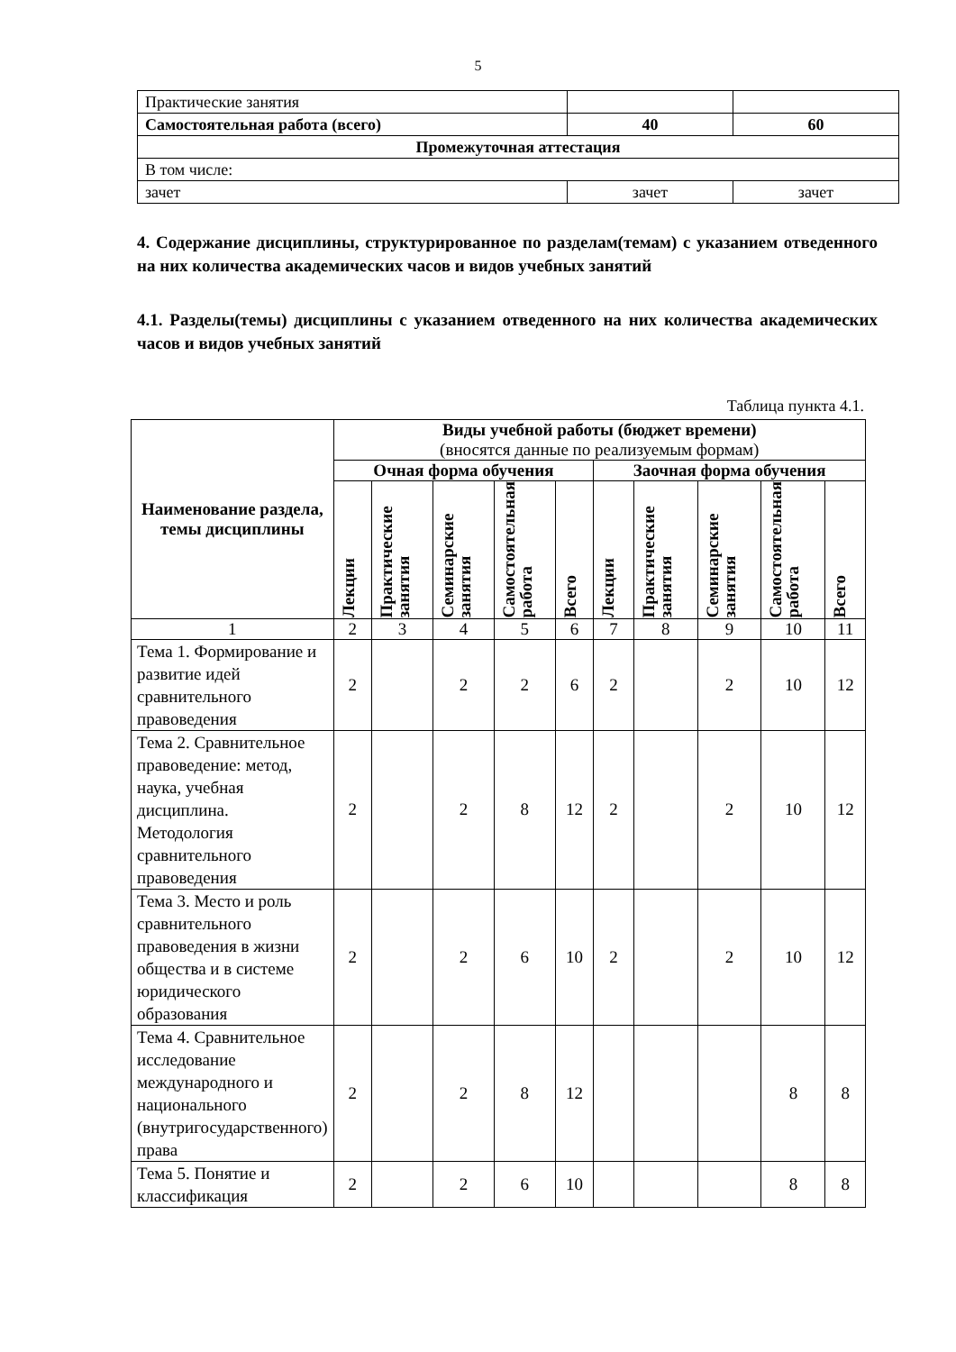5
| Практические занятия | | |
| Самостоятельная работа (всего) | 40 | 60 |
| Промежуточная аттестация | | |
| В том числе: | | |
| зачет | зачет | зачет |
4. Содержание дисциплины, структурированное по разделам(темам) с указанием отведенного на них количества академических часов и видов учебных занятий
4.1. Разделы(темы) дисциплины с указанием отведенного на них количества академических часов и видов учебных занятий
Таблица пункта 4.1.
| Наименование раздела, темы дисциплины | Виды учебной работы (бюджет времени) (вносятся данные по реализуемым формам) | | | | | | | | | |
| --- | --- | --- | --- | --- | --- | --- | --- | --- | --- | --- |
| | Очная форма обучения | | | | | Заочная форма обучения | | | | |
| | Лекции | Практические занятия | Семинарские занятия | Самостоятельная работа | Всего | Лекции | Практические занятия | Семинарские занятия | Самостоятельная работа | Всего |
| 1 | 2 | 3 | 4 | 5 | 6 | 7 | 8 | 9 | 10 | 11 |
| Тема 1. Формирование и развитие идей сравнительного правоведения | 2 | | 2 | 2 | 6 | 2 | | 2 | 10 | 12 |
| Тема 2. Сравнительное правоведение: метод, наука, учебная дисциплина. Методология сравнительного правоведения | 2 | | 2 | 8 | 12 | 2 | | 2 | 10 | 12 |
| Тема 3. Место и роль сравнительного правоведения в жизни общества и в системе юридического образования | 2 | | 2 | 6 | 10 | 2 | | 2 | 10 | 12 |
| Тема 4. Сравнительное исследование международного и национального (внутригосударственного) права | 2 | | 2 | 8 | 12 | | | | 8 | 8 |
| Тема 5. Понятие и классификация | 2 | | 2 | 6 | 10 | | | | 8 | 8 |